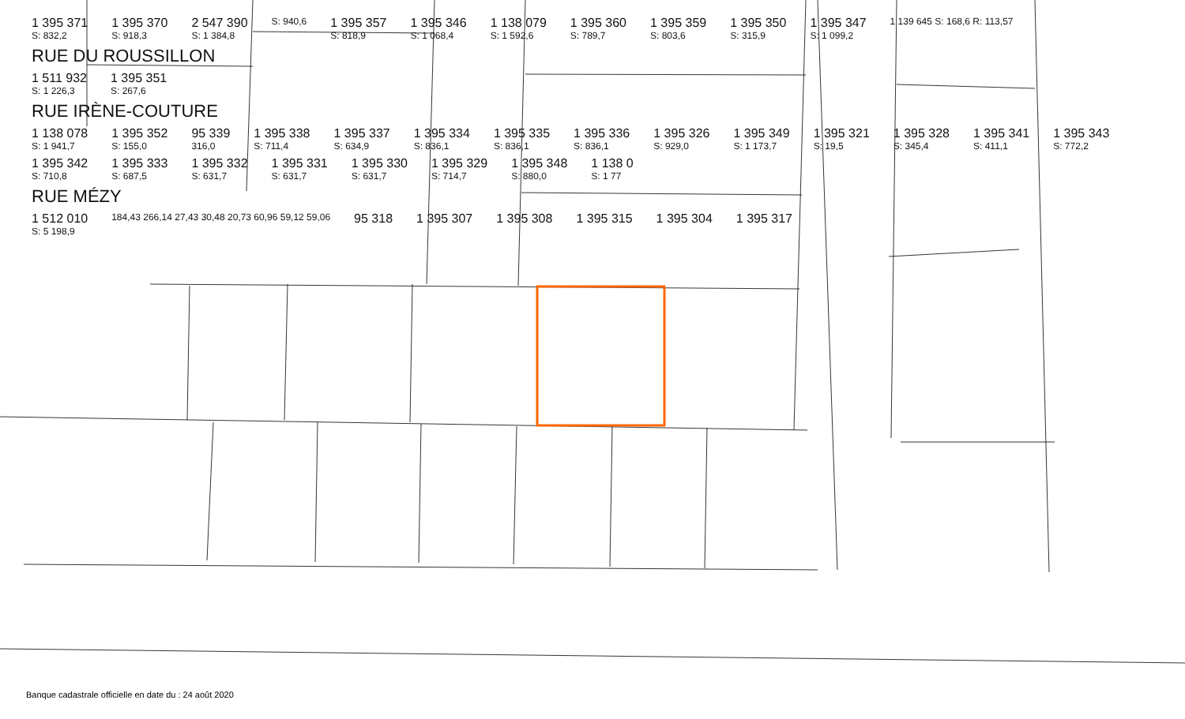1 395 371
S: 832,2
1 395 370
S: 918,3
2 547 390
S: 1 384,8
S: 940,6
1 395 357
S: 818,9
1 395 346
S: 1 068,4
1 138 079
S: 1 592,6
1 395 360
S: 789,7
1 395 359
S: 803,6
1 395 350
S: 315,9
1 395 347
S: 1 099,2
1 139 645 S: 168,6 R: 113,57
RUE DU ROUSSILLON
1 511 932
S: 1 226,3
1 395 351
S: 267,6
RUE IRÈNE-COUTURE
1 138 078
S: 1 941,7
1 395 352
S: 155,0
95 339
316,0
1 395 338
S: 711,4
1 395 337
S: 634,9
1 395 334
S: 836,1
1 395 335
S: 836,1
1 395 336
S: 836,1
1 395 326
S: 929,0
1 395 349
S: 1 173,7
1 395 321
S: 19,5
1 395 328
S: 345,4
1 395 341
S: 411,1
1 395 343
S: 772,2
1 395 342
S: 710,8
1 395 333
S: 687,5
1 395 332
S: 631,7
1 395 331
S: 631,7
1 395 330
S: 631,7
1 395 329
S: 714,7
1 395 348
S: 880,0
1 138 0
S: 1 77
RUE MÉZY
1 512 010
S: 5 198,9
184,43 266,14 27,43 30,48 20,73 60,96 59,12 59,06
95 318
1 395 307
1 395 308
1 395 315
1 395 304
1 395 317
Banque cadastrale officielle en date du : 24 août 2020